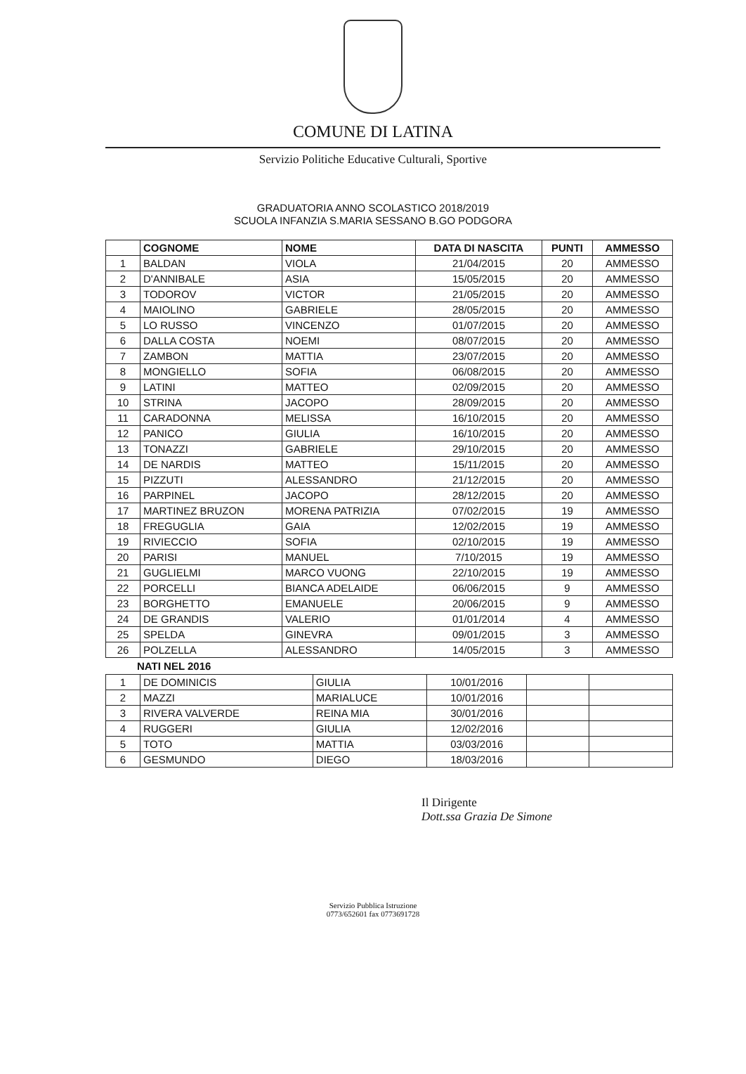COMUNE DI LATINA
Servizio Politiche Educative Culturali, Sportive
GRADUATORIA ANNO SCOLASTICO 2018/2019
SCUOLA INFANZIA S.MARIA SESSANO B.GO PODGORA
| | COGNOME | NOME | DATA DI NASCITA | PUNTI | AMMESSO |
| --- | --- | --- | --- | --- | --- |
| 1 | BALDAN | VIOLA | 21/04/2015 | 20 | AMMESSO |
| 2 | D'ANNIBALE | ASIA | 15/05/2015 | 20 | AMMESSO |
| 3 | TODOROV | VICTOR | 21/05/2015 | 20 | AMMESSO |
| 4 | MAIOLINO | GABRIELE | 28/05/2015 | 20 | AMMESSO |
| 5 | LO RUSSO | VINCENZO | 01/07/2015 | 20 | AMMESSO |
| 6 | DALLA COSTA | NOEMI | 08/07/2015 | 20 | AMMESSO |
| 7 | ZAMBON | MATTIA | 23/07/2015 | 20 | AMMESSO |
| 8 | MONGIELLO | SOFIA | 06/08/2015 | 20 | AMMESSO |
| 9 | LATINI | MATTEO | 02/09/2015 | 20 | AMMESSO |
| 10 | STRINA | JACOPO | 28/09/2015 | 20 | AMMESSO |
| 11 | CARADONNA | MELISSA | 16/10/2015 | 20 | AMMESSO |
| 12 | PANICO | GIULIA | 16/10/2015 | 20 | AMMESSO |
| 13 | TONAZZI | GABRIELE | 29/10/2015 | 20 | AMMESSO |
| 14 | DE NARDIS | MATTEO | 15/11/2015 | 20 | AMMESSO |
| 15 | PIZZUTI | ALESSANDRO | 21/12/2015 | 20 | AMMESSO |
| 16 | PARPINEL | JACOPO | 28/12/2015 | 20 | AMMESSO |
| 17 | MARTINEZ BRUZON | MORENA PATRIZIA | 07/02/2015 | 19 | AMMESSO |
| 18 | FREGUGLIA | GAIA | 12/02/2015 | 19 | AMMESSO |
| 19 | RIVIECCIO | SOFIA | 02/10/2015 | 19 | AMMESSO |
| 20 | PARISI | MANUEL | 7/10/2015 | 19 | AMMESSO |
| 21 | GUGLIELMI | MARCO VUONG | 22/10/2015 | 19 | AMMESSO |
| 22 | PORCELLI | BIANCA ADELAIDE | 06/06/2015 | 9 | AMMESSO |
| 23 | BORGHETTO | EMANUELE | 20/06/2015 | 9 | AMMESSO |
| 24 | DE GRANDIS | VALERIO | 01/01/2014 | 4 | AMMESSO |
| 25 | SPELDA | GINEVRA | 09/01/2015 | 3 | AMMESSO |
| 26 | POLZELLA | ALESSANDRO | 14/05/2015 | 3 | AMMESSO |
NATI NEL 2016
| 1 | DE DOMINICIS | GIULIA | 10/01/2016 | | |
| 2 | MAZZI | MARIALUCE | 10/01/2016 | | |
| 3 | RIVERA VALVERDE | REINA MIA | 30/01/2016 | | |
| 4 | RUGGERI | GIULIA | 12/02/2016 | | |
| 5 | TOTO | MATTIA | 03/03/2016 | | |
| 6 | GESMUNDO | DIEGO | 18/03/2016 | | |
Il Dirigente
Dott.ssa Grazia De Simone
Servizio Pubblica Istruzione
0773/652601 fax 0773691728